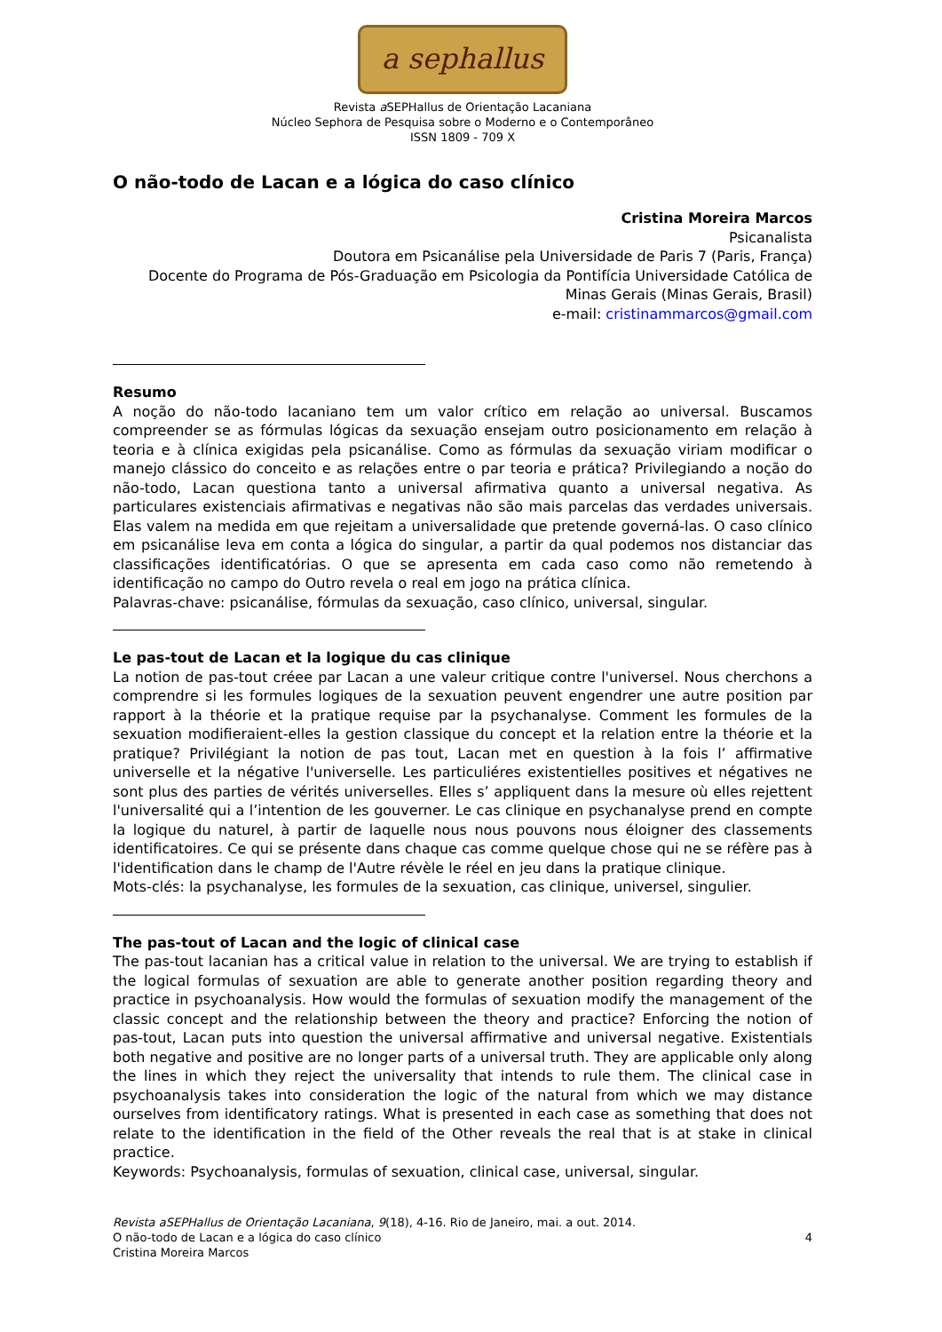a sephallus
Revista a SEPHallus de Orientação Lacaniana
Núcleo Sephora de Pesquisa sobre o Moderno e o Contemporâneo
ISSN 1809 - 709 X
O não-todo de Lacan e a lógica do caso clínico
Cristina Moreira Marcos
Psicanalista
Doutora em Psicanálise pela Universidade de Paris 7 (Paris, França)
Docente do Programa de Pós-Graduação em Psicologia da Pontifícia Universidade Católica de Minas Gerais (Minas Gerais, Brasil)
e-mail: cristinammarcos@gmail.com
Resumo
A noção do não-todo lacaniano tem um valor crítico em relação ao universal. Buscamos compreender se as fórmulas lógicas da sexuação ensejam outro posicionamento em relação à teoria e à clínica exigidas pela psicanálise. Como as fórmulas da sexuação viriam modificar o manejo clássico do conceito e as relações entre o par teoria e prática? Privilegiando a noção do não-todo, Lacan questiona tanto a universal afirmativa quanto a universal negativa. As particulares existenciais afirmativas e negativas não são mais parcelas das verdades universais. Elas valem na medida em que rejeitam a universalidade que pretende governá-las. O caso clínico em psicanálise leva em conta a lógica do singular, a partir da qual podemos nos distanciar das classificações identificatórias. O que se apresenta em cada caso como não remetendo à identificação no campo do Outro revela o real em jogo na prática clínica.
Palavras-chave: psicanálise, fórmulas da sexuação, caso clínico, universal, singular.
Le pas-tout de Lacan et la logique du cas clinique
La notion de pas-tout créee par Lacan a une valeur critique contre l'universel. Nous cherchons a comprendre si les formules logiques de la sexuation peuvent engendrer une autre position par rapport à la théorie et la pratique requise par la psychanalyse. Comment les formules de la sexuation modifieraient-elles la gestion classique du concept et la relation entre la théorie et la pratique? Privilégiant la notion de pas tout, Lacan met en question à la fois l’ affirmative universelle et la négative l'universelle. Les particuliéres existentielles positives et négatives ne sont plus des parties de vérités universelles. Elles s’ appliquent dans la mesure où elles rejettent l'universalité qui a l’intention de les gouverner. Le cas clinique en psychanalyse prend en compte la logique du naturel, à partir de laquelle nous nous pouvons nous éloigner des classements identificatoires. Ce qui se présente dans chaque cas comme quelque chose qui ne se réfère pas à l'identification dans le champ de l'Autre révèle le réel en jeu dans la pratique clinique.
Mots-clés: la psychanalyse, les formules de la sexuation, cas clinique, universel, singulier.
The pas-tout of Lacan and the logic of clinical case
The pas-tout lacanian has a critical value in relation to the universal. We are trying to establish if the logical formulas of sexuation are able to generate another position regarding theory and practice in psychoanalysis. How would the formulas of sexuation modify the management of the classic concept and the relationship between the theory and practice? Enforcing the notion of pas-tout, Lacan puts into question the universal affirmative and universal negative. Existentials both negative and positive are no longer parts of a universal truth. They are applicable only along the lines in which they reject the universality that intends to rule them. The clinical case in psychoanalysis takes into consideration the logic of the natural from which we may distance ourselves from identificatory ratings. What is presented in each case as something that does not relate to the identification in the field of the Other reveals the real that is at stake in clinical practice.
Keywords: Psychoanalysis, formulas of sexuation, clinical case, universal, singular.
Revista aSEPHallus de Orientação Lacaniana, 9(18), 4-16. Rio de Janeiro, mai. a out. 2014.
O não-todo de Lacan e a lógica do caso clínico 4
Cristina Moreira Marcos